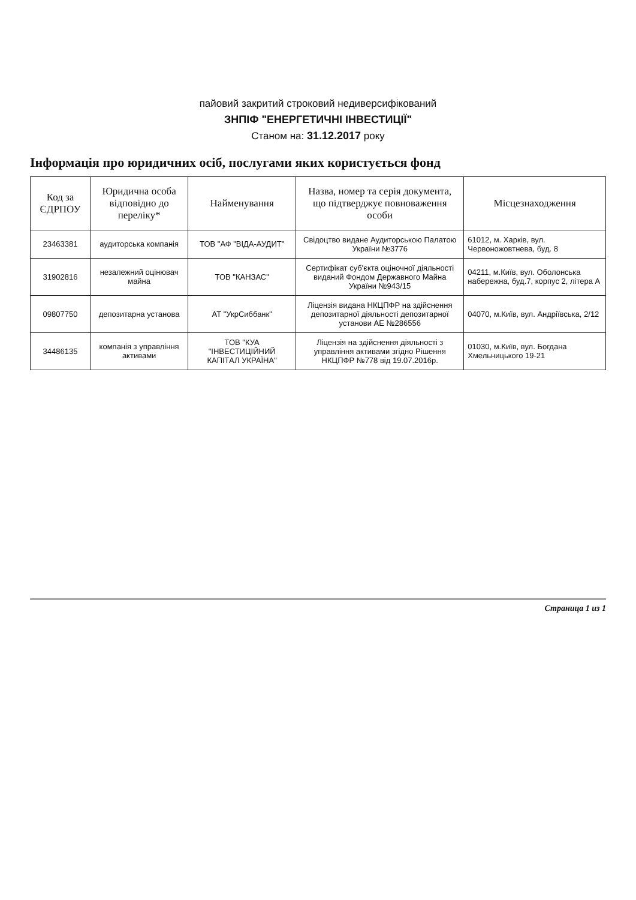пайовий закритий строковий недиверсифікований
ЗНПІФ "ЕНЕРГЕТИЧНІ ІНВЕСТИЦІЇ"
Станом на: 31.12.2017 року
Інформація про юридичних осіб, послугами яких користується фонд
| Код за ЄДРПОУ | Юридична особа відповідно до переліку* | Найменування | Назва, номер та серія документа, що підтверджує повноваження особи | Місцезнаходження |
| --- | --- | --- | --- | --- |
| 23463381 | аудиторська компанія | ТОВ "АФ "ВІДА-АУДИТ" | Свідоцтво видане Аудиторською Палатою України №3776 | 61012, м. Харків, вул. Червоножовтнева, буд. 8 |
| 31902816 | незалежний оцінювач майна | ТОВ "КАНЗАС" | Сертифікат суб'єкта оціночної діяльності виданий Фондом Державного Майна України №943/15 | 04211, м.Київ, вул. Оболонська набережна, буд.7, корпус 2, літера А |
| 09807750 | депозитарна установа | АТ "УкрСиббанк" | Ліцензія видана НКЦПФР на здійснення депозитарної діяльності депозитарної установи АЕ №286556 | 04070, м.Київ, вул. Андріївська, 2/12 |
| 34486135 | компанія з управління активами | ТОВ "КУА "ІНВЕСТИЦІЙНИЙ КАПІТАЛ УКРАЇНА" | Ліцензія на здійснення діяльності з управління активами згідно Рішення НКЦПФР №778 від 19.07.2016р. | 01030, м.Київ, вул. Богдана Хмельницького 19-21 |
Страница 1 из 1